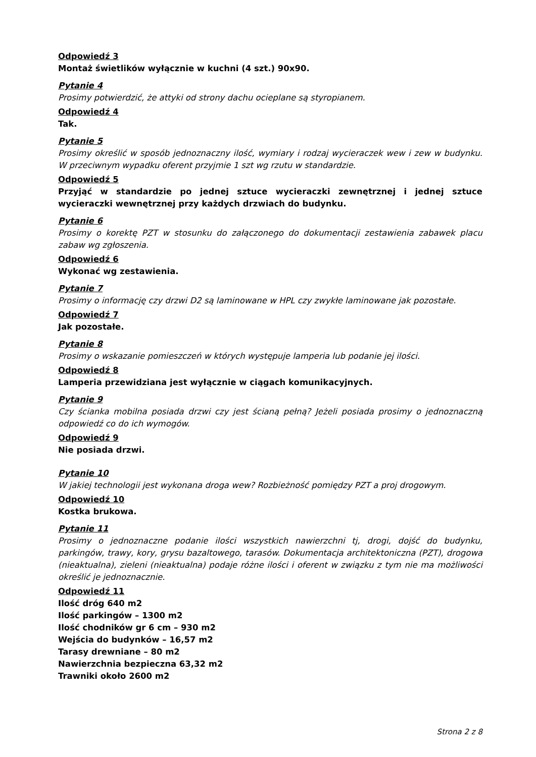Odpowiedź 3
Montaż świetlików wyłącznie w kuchni (4 szt.) 90x90.
Pytanie 4
Prosimy potwierdzić, że attyki od strony dachu ocieplane są styropianem.
Odpowiedź 4
Tak.
Pytanie 5
Prosimy określić w sposób jednoznaczny ilość, wymiary i rodzaj wycieraczek wew i zew w budynku. W przeciwnym wypadku oferent przyjmie 1 szt wg rzutu w standardzie.
Odpowiedź 5
Przyjąć w standardzie po jednej sztuce wycieraczki zewnętrznej i jednej sztuce wycieraczki wewnętrznej przy każdych drzwiach do budynku.
Pytanie 6
Prosimy o korektę PZT w stosunku do załączonego do dokumentacji zestawienia zabawek placu zabaw wg zgłoszenia.
Odpowiedź 6
Wykonać wg zestawienia.
Pytanie 7
Prosimy o informację czy drzwi D2 są laminowane w HPL czy zwykłe laminowane jak pozostałe.
Odpowiedź 7
Jak pozostałe.
Pytanie 8
Prosimy o wskazanie pomieszczeń w których występuje lamperia lub podanie jej ilości.
Odpowiedź 8
Lamperia przewidziana jest wyłącznie w ciągach komunikacyjnych.
Pytanie 9
Czy ścianka mobilna posiada drzwi czy jest ścianą pełną? Jeżeli posiada prosimy o jednoznaczną odpowiedź co do ich wymogów.
Odpowiedź 9
Nie posiada drzwi.
Pytanie 10
W jakiej technologii jest wykonana droga wew? Rozbieżność pomiędzy PZT a proj drogowym.
Odpowiedź 10
Kostka brukowa.
Pytanie 11
Prosimy o jednoznaczne podanie ilości wszystkich nawierzchni tj, drogi, dojść do budynku, parkingów, trawy, kory, grysu bazaltowego, tarasów. Dokumentacja architektoniczna (PZT), drogowa (nieaktualna), zieleni (nieaktualna) podaje różne ilości i oferent w związku z tym nie ma możliwości określić je jednoznacznie.
Odpowiedź 11
Ilość dróg 640 m2
Ilość parkingów – 1300 m2
Ilość chodników gr 6 cm – 930 m2
Wejścia do budynków – 16,57 m2
Tarasy drewniane – 80 m2
Nawierzchnia bezpieczna 63,32 m2
Trawniki około 2600 m2
Strona 2 z 8